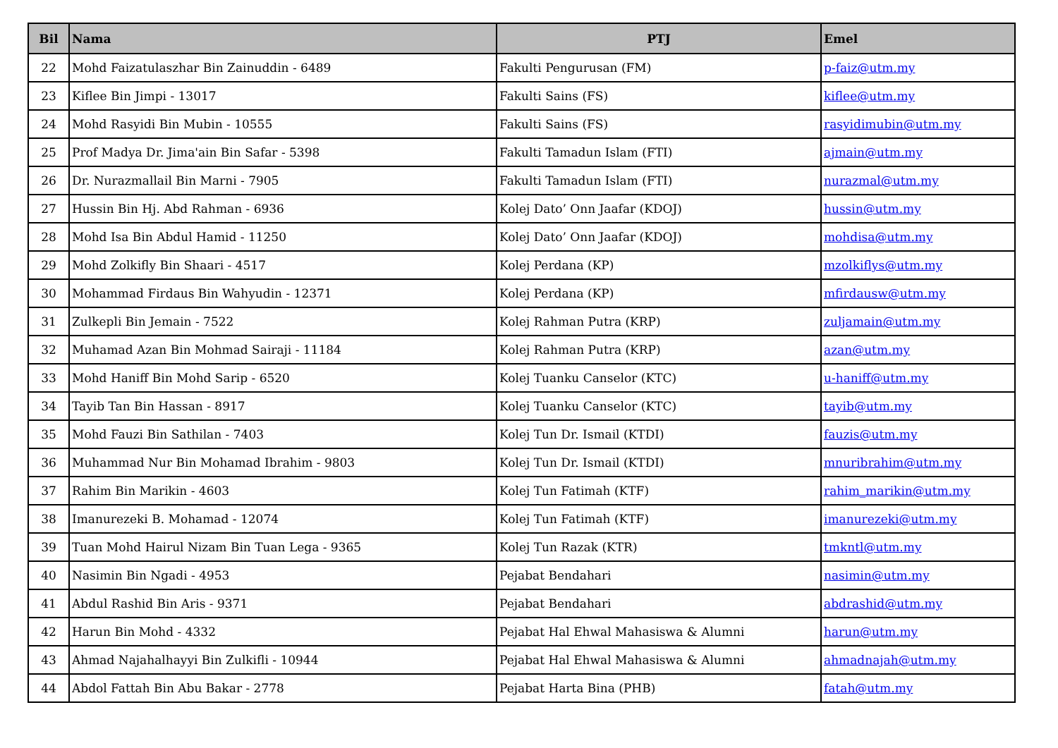| Bil | Nama | PTJ | Emel |
| --- | --- | --- | --- |
| 22 | Mohd Faizatulaszhar Bin Zainuddin - 6489 | Fakulti Pengurusan (FM) | p-faiz@utm.my |
| 23 | Kiflee Bin Jimpi - 13017 | Fakulti Sains (FS) | kiflee@utm.my |
| 24 | Mohd Rasyidi Bin Mubin - 10555 | Fakulti Sains (FS) | rasyidimubin@utm.my |
| 25 | Prof Madya Dr. Jima'ain Bin Safar - 5398 | Fakulti Tamadun Islam (FTI) | ajmain@utm.my |
| 26 | Dr. Nurazmallail Bin Marni - 7905 | Fakulti Tamadun Islam (FTI) | nurazmal@utm.my |
| 27 | Hussin Bin Hj. Abd Rahman - 6936 | Kolej Dato’ Onn Jaafar (KDOJ) | hussin@utm.my |
| 28 | Mohd Isa Bin Abdul Hamid - 11250 | Kolej Dato’ Onn Jaafar (KDOJ) | mohdisa@utm.my |
| 29 | Mohd Zolkifly Bin Shaari - 4517 | Kolej Perdana (KP) | mzolkiflys@utm.my |
| 30 | Mohammad Firdaus Bin Wahyudin - 12371 | Kolej Perdana (KP) | mfirdausw@utm.my |
| 31 | Zulkepli Bin Jemain - 7522 | Kolej Rahman Putra (KRP) | zuljamain@utm.my |
| 32 | Muhamad Azan Bin Mohmad Sairaji - 11184 | Kolej Rahman Putra (KRP) | azan@utm.my |
| 33 | Mohd Haniff Bin Mohd Sarip - 6520 | Kolej Tuanku Canselor (KTC) | u-haniff@utm.my |
| 34 | Tayib Tan Bin Hassan - 8917 | Kolej Tuanku Canselor (KTC) | tayib@utm.my |
| 35 | Mohd Fauzi Bin Sathilan - 7403 | Kolej Tun Dr. Ismail (KTDI) | fauzis@utm.my |
| 36 | Muhammad Nur Bin Mohamad Ibrahim - 9803 | Kolej Tun Dr. Ismail (KTDI) | mnuribrahim@utm.my |
| 37 | Rahim Bin Marikin - 4603 | Kolej Tun Fatimah (KTF) | rahim_marikin@utm.my |
| 38 | Imanurezeki B. Mohamad - 12074 | Kolej Tun Fatimah (KTF) | imanurezeki@utm.my |
| 39 | Tuan Mohd Hairul Nizam Bin Tuan Lega - 9365 | Kolej Tun Razak (KTR) | tmkntl@utm.my |
| 40 | Nasimin Bin Ngadi - 4953 | Pejabat Bendahari | nasimin@utm.my |
| 41 | Abdul Rashid Bin Aris - 9371 | Pejabat Bendahari | abdrashid@utm.my |
| 42 | Harun Bin Mohd - 4332 | Pejabat Hal Ehwal Mahasiswa & Alumni | harun@utm.my |
| 43 | Ahmad Najahalhayyi Bin Zulkifli - 10944 | Pejabat Hal Ehwal Mahasiswa & Alumni | ahmadnajah@utm.my |
| 44 | Abdol Fattah Bin Abu Bakar - 2778 | Pejabat Harta Bina (PHB) | fatah@utm.my |